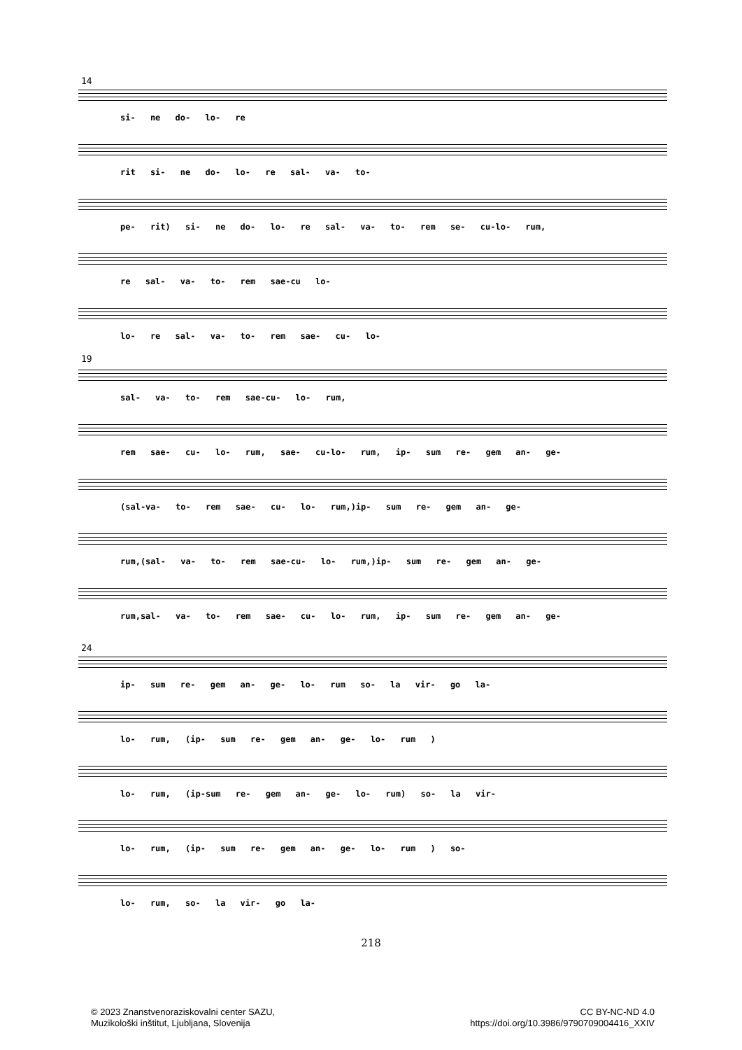14
si- ne do- lo- re
rit si- ne do- lo- re sal- va- to-
pe- rit) si- ne do- lo- re sal- va- to- rem se- cu-lo- rum,
re sal- va- to- rem sae-cu lo-
lo- re sal- va- to- rem sae- cu- lo-
19
sal- va- to- rem sae-cu- lo- rum,
rem sae- cu- lo- rum, sae- cu-lo- rum, ip- sum re- gem an- ge-
(sal-va- to- rem sae- cu- lo- rum,)ip- sum re- gem an- ge-
rum,(sal- va- to- rem sae-cu- lo- rum,)ip- sum re- gem an- ge-
rum,sal- va- to- rem sae- cu- lo- rum, ip- sum re- gem an- ge-
24
ip- sum re- gem an- ge- lo- rum so- la vir- go la-
lo- rum, (ip- sum re- gem an- ge- lo- rum )
lo- rum, (ip-sum re- gem an- ge- lo- rum) so- la vir-
lo- rum, (ip- sum re- gem an- ge- lo- rum ) so-
lo- rum, so- la vir- go la-
218
© 2023 Znanstvenoraziskovalni center SAZU,
Muzikološki inštitut, Ljubljana, Slovenija
CC BY-NC-ND 4.0
https://doi.org/10.3986/9790709004416_XXIV